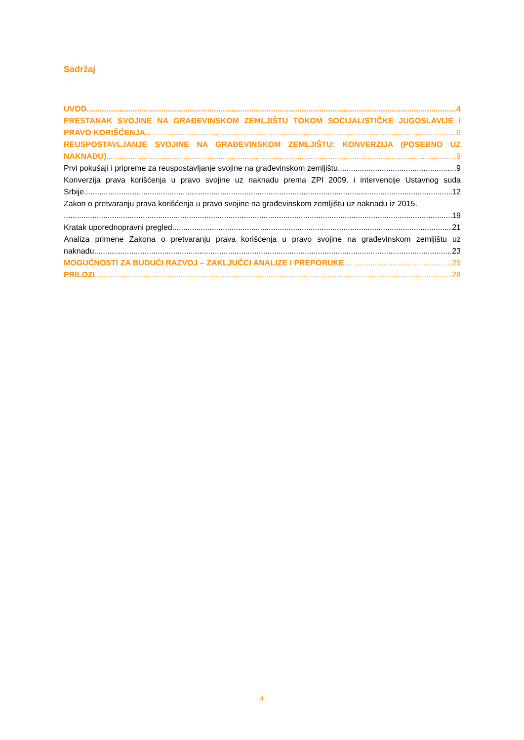Sadržaj
UVOD 4
PRESTANAK SVOJINE NA GRAĐEVINSKOM ZEMLJIŠTU TOKOM SOCIJALISTIČKE JUGOSLAVIJE I
PRAVO KORIŠĆENJA 6
REUSPOSTAVLJANJE SVOJINE NA GRAĐEVINSKOM ZEMLJIŠTU: KONVERZIJA (POSEBNO UZ
NAKNADU) 9
Prvi pokušaji i pripreme za reuspostavljanje svojine na građevinskom zemljištu 9
Konverzija prava korišćenja u pravo svojine uz naknadu prema ZPI 2009. i intervencije Ustavnog suda
Srbije 12
Zakon o pretvaranju prava korišćenja u pravo svojine na građevinskom zemljištu uz naknadu iz 2015.
19
Kratak uporednopravni pregled 21
Analiza primene Zakona o pretvaranju prava korišćenja u pravo svojine na građevinskom zemljištu uz
naknadu 23
MOGUĆNOSTI ZA BUDUĆI RAZVOJ – ZAKLJUČCI ANALIZE I PREPORUKE 25
PRILOZI 28
4